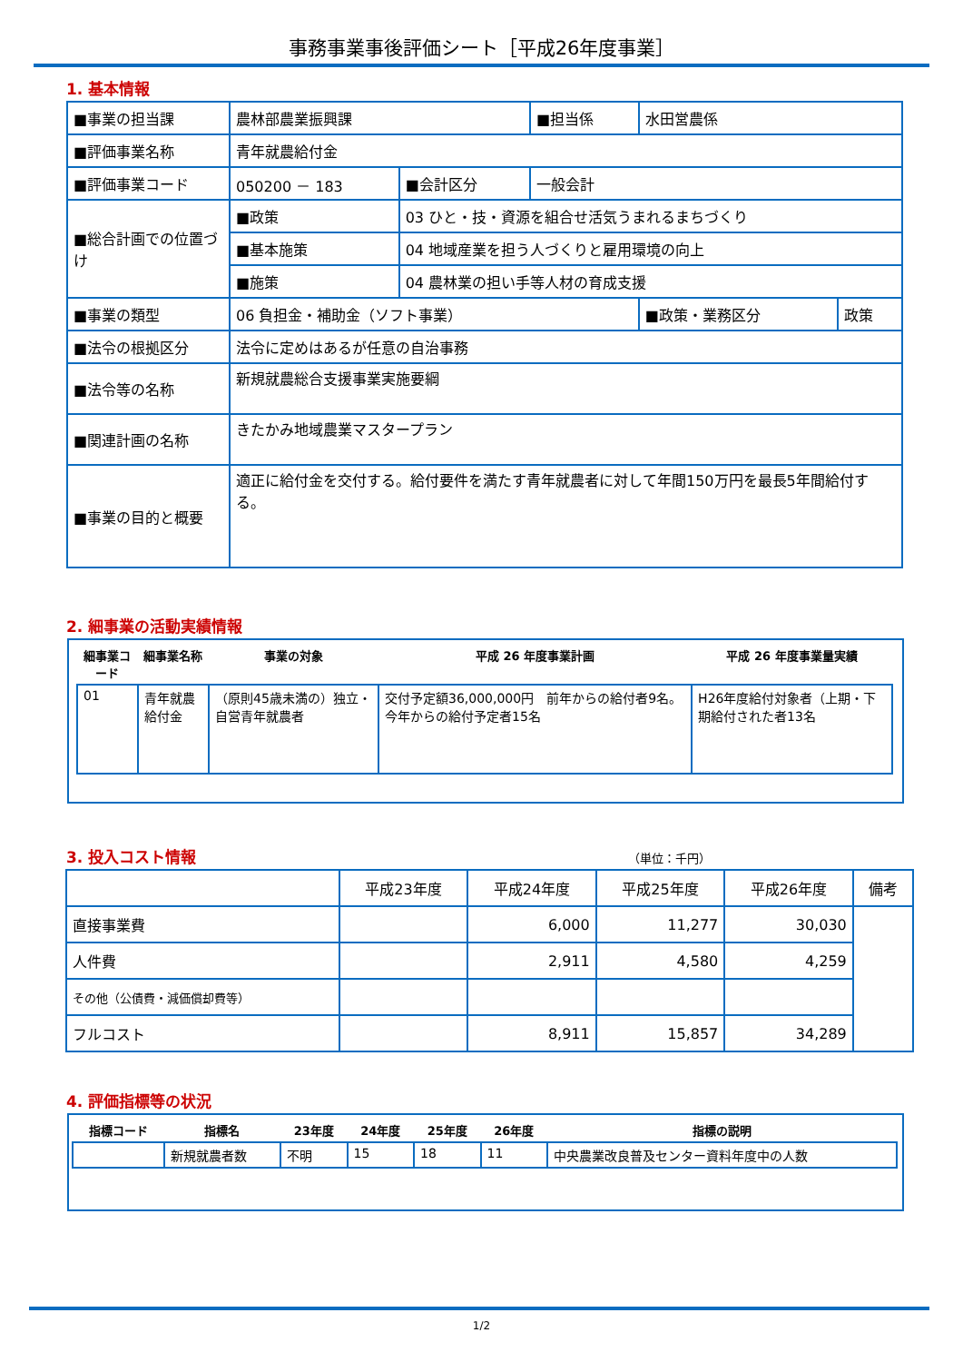事務事業事後評価シート［平成26年度事業］
1. 基本情報
| ■事業の担当課 | 農林部農業振興課 | | | ■担当係 | 水田営農係 | |
| ■評価事業名称 | 青年就農給付金 | | | | | |
| ■評価事業コード | 050200 － 183 | | ■会計区分 | 一般会計 | | |
| ■総合計画での位置づけ | ■政策 | 03 ひと・技・資源を組合せ活気うまれるまちづくり | | | | |
| | ■基本施策 | 04 地域産業を担う人づくりと雇用環境の向上 | | | | |
| | ■施策 | 04 農林業の担い手等人材の育成支援 | | | | |
| ■事業の類型 | 06 負担金・補助金（ソフト事業） | | | | ■政策・業務区分 | 政策 |
| ■法令の根拠区分 | 法令に定めはあるが任意の自治事務 | | | | | |
| ■法令等の名称 | 新規就農総合支援事業実施要綱 | | | | | |
| ■関連計画の名称 | きたかみ地域農業マスタープラン | | | | | |
| ■事業の目的と概要 | 適正に給付金を交付する。給付要件を満たす青年就農者に対して年間150万円を最長5年間給付する。 | | | | | |
2. 細事業の活動実績情報
| 細事業コード | 細事業名称 | 事業の対象 | 平成 26 年度事業計画 | 平成 26 年度事業量実績 |
| --- | --- | --- | --- | --- |
| 01 | 青年就農給付金 | （原則45歳未満の）独立・自営青年就農者 | 交付予定額36,000,000円 前年からの給付者9名。今年からの給付予定者15名 | H26年度給付対象者（上期・下期給付された者13名 |
3. 投入コスト情報 （単位：千円）
| | 平成23年度 | 平成24年度 | 平成25年度 | 平成26年度 | 備考 |
| --- | --- | --- | --- | --- | --- |
| 直接事業費 | | 6,000 | 11,277 | 30,030 | |
| 人件費 | | 2,911 | 4,580 | 4,259 | |
| その他（公債費・減価償却費等） | | | | | |
| フルコスト | | 8,911 | 15,857 | 34,289 | |
4. 評価指標等の状況
| 指標コード | 指標名 | 23年度 | 24年度 | 25年度 | 26年度 | 指標の説明 |
| --- | --- | --- | --- | --- | --- | --- |
| | 新規就農者数 | 不明 | 15 | 18 | 11 | 中央農業改良普及センター資料年度中の人数 |
1/2